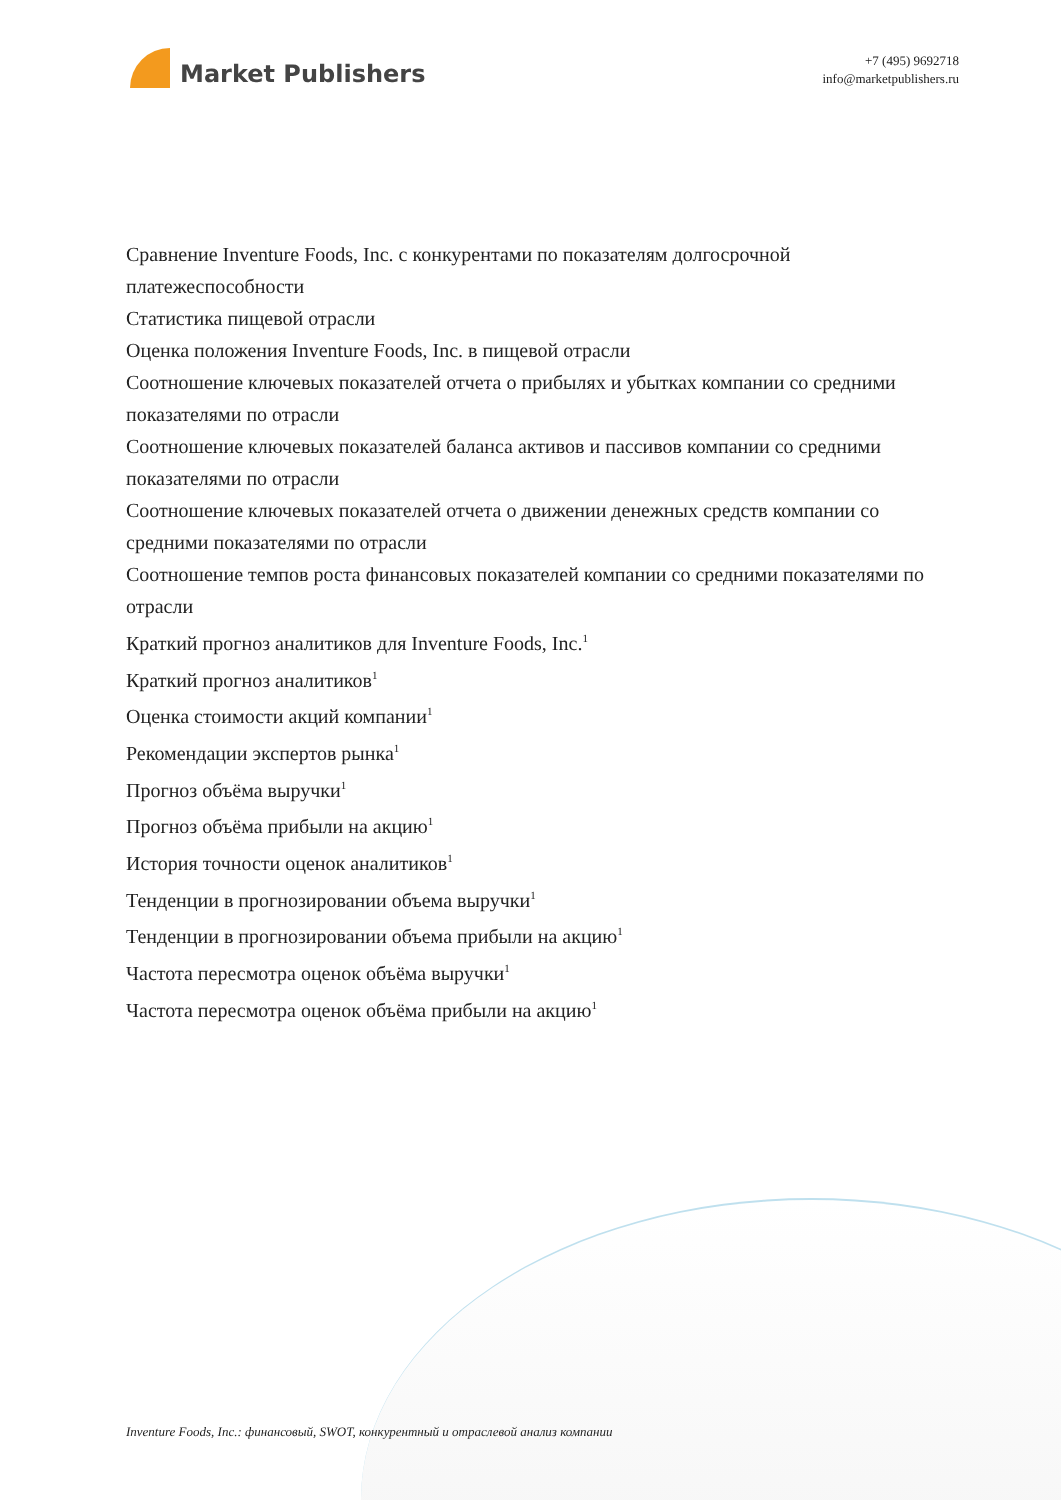Market Publishers
+7 (495) 9692718
info@marketpublishers.ru
Сравнение Inventure Foods, Inc. с конкурентами по показателям долгосрочной платежеспособности
Статистика пищевой отрасли
Оценка положения Inventure Foods, Inc. в пищевой отрасли
Соотношение ключевых показателей отчета о прибылях и убытках компании со средними показателями по отрасли
Соотношение ключевых показателей баланса активов и пассивов компании со средними показателями по отрасли
Соотношение ключевых показателей отчета о движении денежных средств компании со средними показателями по отрасли
Соотношение темпов роста финансовых показателей компании со средними показателями по отрасли
Краткий прогноз аналитиков для Inventure Foods, Inc.<sup>1</sup>
Краткий прогноз аналитиков<sup>1</sup>
Оценка стоимости акций компании<sup>1</sup>
Рекомендации экспертов рынка<sup>1</sup>
Прогноз объёма выручки<sup>1</sup>
Прогноз объёма прибыли на акцию<sup>1</sup>
История точности оценок аналитиков<sup>1</sup>
Тенденции в прогнозировании объема выручки<sup>1</sup>
Тенденции в прогнозировании объема прибыли на акцию<sup>1</sup>
Частота пересмотра оценок объёма выручки<sup>1</sup>
Частота пересмотра оценок объёма прибыли на акцию<sup>1</sup>
Inventure Foods, Inc.: финансовый, SWOT, конкурентный и отраслевой анализ компании